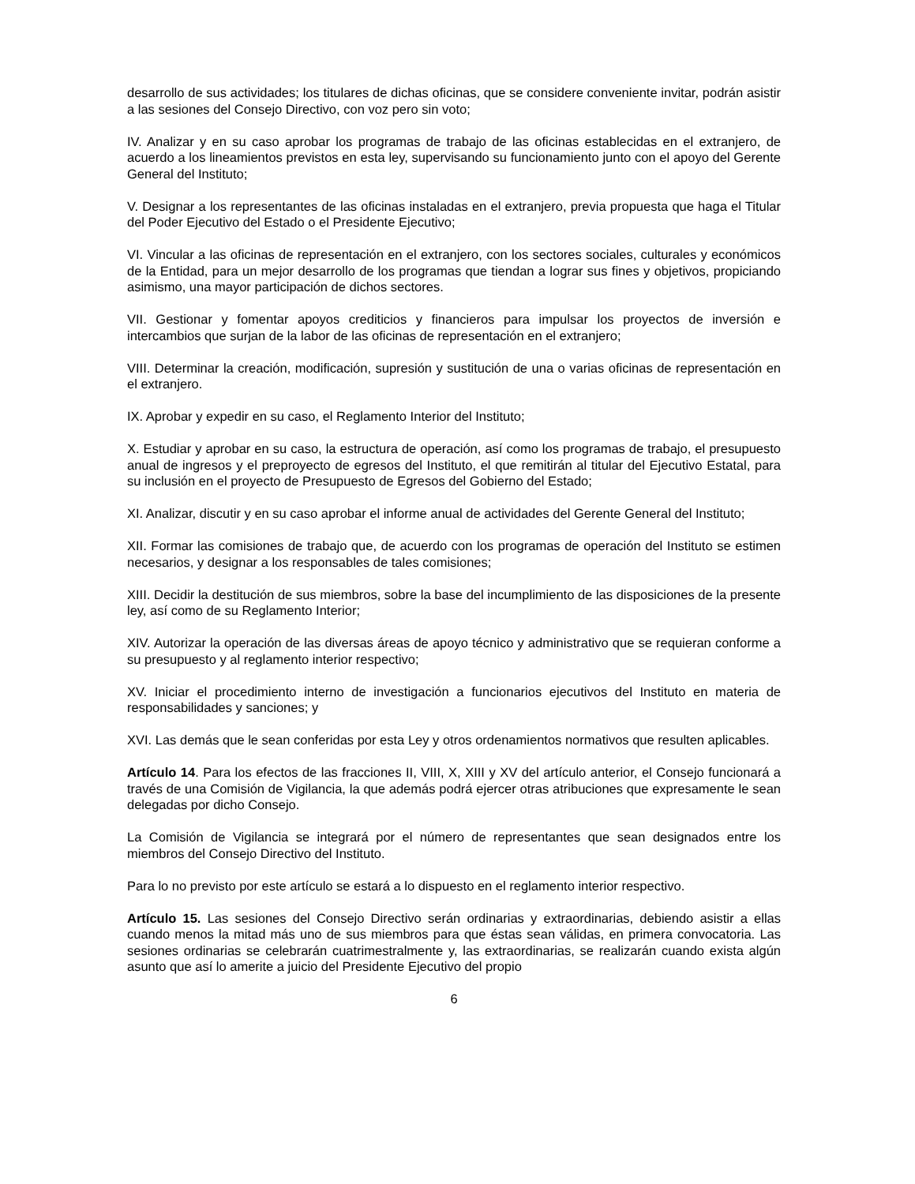desarrollo de sus actividades; los titulares de dichas oficinas, que se considere conveniente invitar, podrán asistir a las sesiones del Consejo Directivo, con voz pero sin voto;
IV. Analizar y en su caso aprobar los programas de trabajo de las oficinas establecidas en el extranjero, de acuerdo a los lineamientos previstos en esta ley, supervisando su funcionamiento junto con el apoyo del Gerente General del Instituto;
V. Designar a los representantes de las oficinas instaladas en el extranjero, previa propuesta que haga el Titular del Poder Ejecutivo del Estado o el Presidente Ejecutivo;
VI. Vincular a las oficinas de representación en el extranjero, con los sectores sociales, culturales y económicos de la Entidad, para un mejor desarrollo de los programas que tiendan a lograr sus fines y objetivos, propiciando asimismo, una mayor participación de dichos sectores.
VII. Gestionar y fomentar apoyos crediticios y financieros para impulsar los proyectos de inversión e intercambios que surjan de la labor de las oficinas de representación en el extranjero;
VIII. Determinar la creación, modificación, supresión y sustitución de una o varias oficinas de representación en el extranjero.
IX. Aprobar y expedir en su caso, el Reglamento Interior del Instituto;
X. Estudiar y aprobar en su caso, la estructura de operación, así como los programas de trabajo, el presupuesto anual de ingresos y el preproyecto de egresos del Instituto, el que remitirán al titular del Ejecutivo Estatal, para su inclusión en el proyecto de Presupuesto de Egresos del Gobierno del Estado;
XI. Analizar, discutir y en su caso aprobar el informe anual de actividades del Gerente General del Instituto;
XII. Formar las comisiones de trabajo que, de acuerdo con los programas de operación del Instituto se estimen necesarios, y designar a los responsables de tales comisiones;
XIII. Decidir la destitución de sus miembros, sobre la base del incumplimiento de las disposiciones de la presente ley, así como de su Reglamento Interior;
XIV. Autorizar la operación de las diversas áreas de apoyo técnico y administrativo que se requieran conforme a su presupuesto y al reglamento interior respectivo;
XV. Iniciar el procedimiento interno de investigación a funcionarios ejecutivos del Instituto en materia de responsabilidades y sanciones; y
XVI. Las demás que le sean conferidas por esta Ley y otros ordenamientos normativos que resulten aplicables.
Artículo 14. Para los efectos de las fracciones II, VIII, X, XIII y XV del artículo anterior, el Consejo funcionará a través de una Comisión de Vigilancia, la que además podrá ejercer otras atribuciones que expresamente le sean delegadas por dicho Consejo.
La Comisión de Vigilancia se integrará por el número de representantes que sean designados entre los miembros del Consejo Directivo del Instituto.
Para lo no previsto por este artículo se estará a lo dispuesto en el reglamento interior respectivo.
Artículo 15. Las sesiones del Consejo Directivo serán ordinarias y extraordinarias, debiendo asistir a ellas cuando menos la mitad más uno de sus miembros para que éstas sean válidas, en primera convocatoria. Las sesiones ordinarias se celebrarán cuatrimestralmente y, las extraordinarias, se realizarán cuando exista algún asunto que así lo amerite a juicio del Presidente Ejecutivo del propio
6